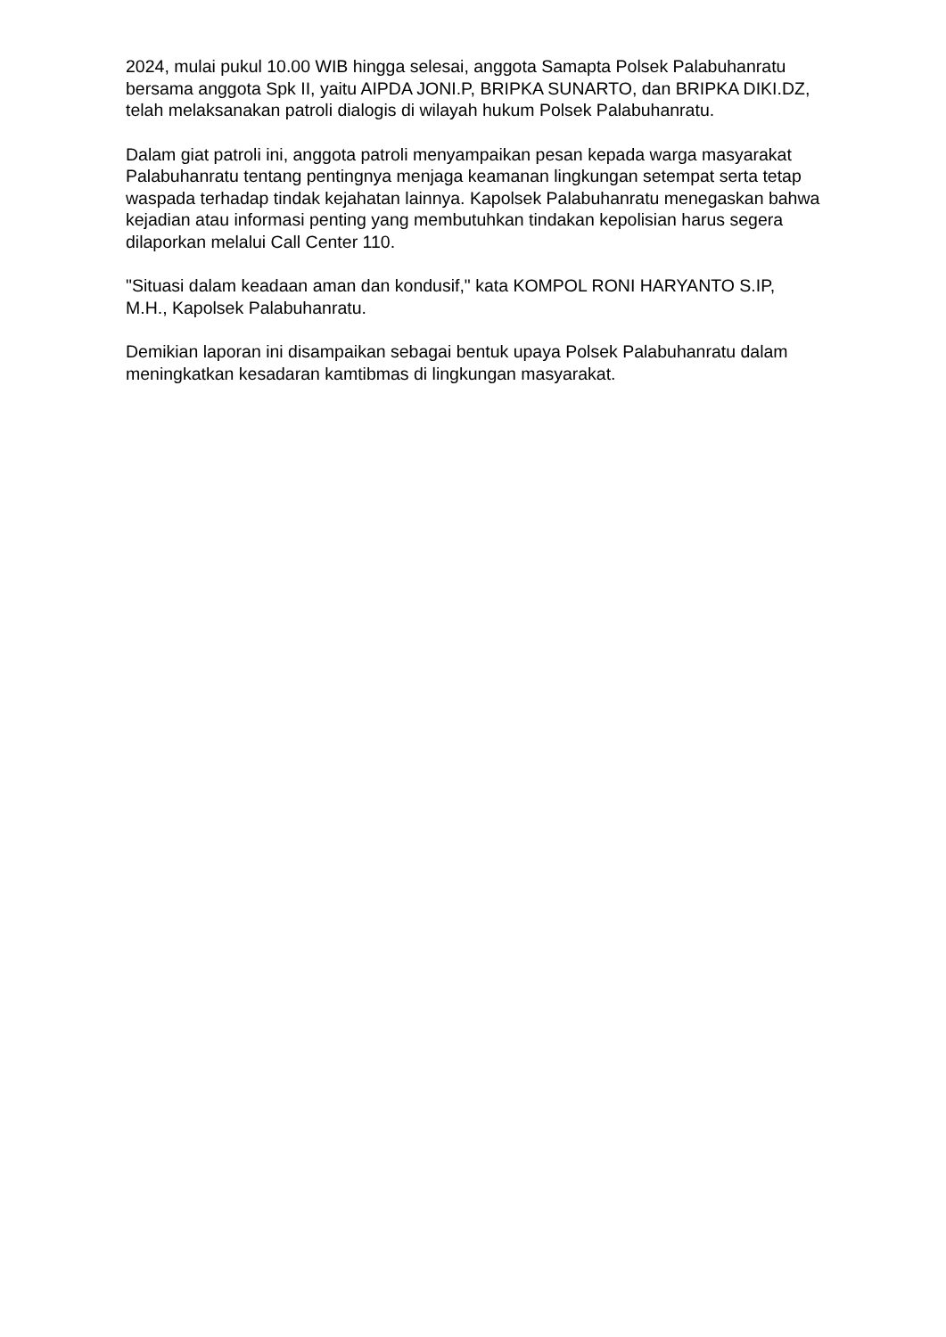2024, mulai pukul 10.00 WIB hingga selesai, anggota Samapta Polsek Palabuhanratu bersama anggota Spk II, yaitu AIPDA JONI.P, BRIPKA SUNARTO, dan BRIPKA DIKI.DZ, telah melaksanakan patroli dialogis di wilayah hukum Polsek Palabuhanratu.
Dalam giat patroli ini, anggota patroli menyampaikan pesan kepada warga masyarakat Palabuhanratu tentang pentingnya menjaga keamanan lingkungan setempat serta tetap waspada terhadap tindak kejahatan lainnya. Kapolsek Palabuhanratu menegaskan bahwa kejadian atau informasi penting yang membutuhkan tindakan kepolisian harus segera dilaporkan melalui Call Center 110.
"Situasi dalam keadaan aman dan kondusif," kata KOMPOL RONI HARYANTO S.IP, M.H., Kapolsek Palabuhanratu.
Demikian laporan ini disampaikan sebagai bentuk upaya Polsek Palabuhanratu dalam meningkatkan kesadaran kamtibmas di lingkungan masyarakat.